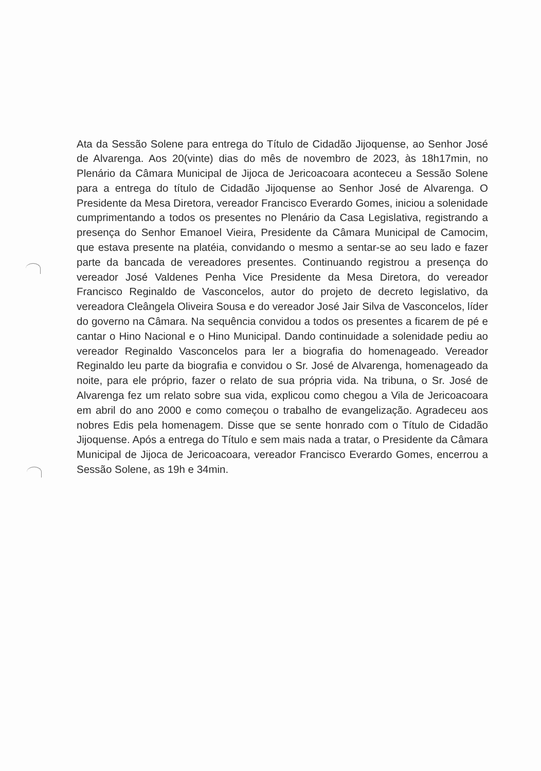Ata da Sessão Solene para entrega do Título de Cidadão Jijoquense, ao Senhor José de Alvarenga. Aos 20(vinte) dias do mês de novembro de 2023, às 18h17min, no Plenário da Câmara Municipal de Jijoca de Jericoacoara aconteceu a Sessão Solene para a entrega do título de Cidadão Jijoquense ao Senhor José de Alvarenga. O Presidente da Mesa Diretora, vereador Francisco Everardo Gomes, iniciou a solenidade cumprimentando a todos os presentes no Plenário da Casa Legislativa, registrando a presença do Senhor Emanoel Vieira, Presidente da Câmara Municipal de Camocim, que estava presente na platéia, convidando o mesmo a sentar-se ao seu lado e fazer parte da bancada de vereadores presentes. Continuando registrou a presença do vereador José Valdenes Penha Vice Presidente da Mesa Diretora, do vereador Francisco Reginaldo de Vasconcelos, autor do projeto de decreto legislativo, da vereadora Cleângela Oliveira Sousa e do vereador José Jair Silva de Vasconcelos, líder do governo na Câmara. Na sequência convidou a todos os presentes a ficarem de pé e cantar o Hino Nacional e o Hino Municipal. Dando continuidade a solenidade pediu ao vereador Reginaldo Vasconcelos para ler a biografia do homenageado. Vereador Reginaldo leu parte da biografia e convidou o Sr. José de Alvarenga, homenageado da noite, para ele próprio, fazer o relato de sua própria vida. Na tribuna, o Sr. José de Alvarenga fez um relato sobre sua vida, explicou como chegou a Vila de Jericoacoara em abril do ano 2000 e como começou o trabalho de evangelização. Agradeceu aos nobres Edis pela homenagem. Disse que se sente honrado com o Título de Cidadão Jijoquense. Após a entrega do Título e sem mais nada a tratar, o Presidente da Câmara Municipal de Jijoca de Jericoacoara, vereador Francisco Everardo Gomes, encerrou a Sessão Solene, as 19h e 34min.